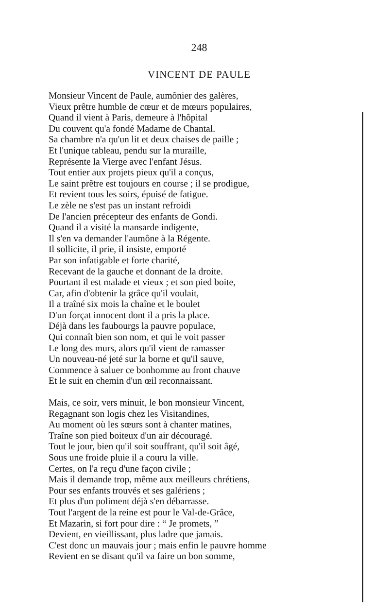248
VINCENT DE PAULE
Monsieur Vincent de Paule, aumônier des galères,
Vieux prêtre humble de cœur et de mœurs populaires,
Quand il vient à Paris, demeure à l'hôpital
Du couvent qu'a fondé Madame de Chantal.
Sa chambre n'a qu'un lit et deux chaises de paille ;
Et l'unique tableau, pendu sur la muraille,
Représente la Vierge avec l'enfant Jésus.
Tout entier aux projets pieux qu'il a conçus,
Le saint prêtre est toujours en course ; il se prodigue,
Et revient tous les soirs, épuisé de fatigue.
Le zèle ne s'est pas un instant refroidi
De l'ancien précepteur des enfants de Gondi.
Quand il a visité la mansarde indigente,
Il s'en va demander l'aumône à la Régente.
Il sollicite, il prie, il insiste, emporté
Par son infatigable et forte charité,
Recevant de la gauche et donnant de la droite.
Pourtant il est malade et vieux ; et son pied boite,
Car, afin d'obtenir la grâce qu'il voulait,
Il a traîné six mois la chaîne et le boulet
D'un forçat innocent dont il a pris la place.
Déjà dans les faubourgs la pauvre populace,
Qui connaît bien son nom, et qui le voit passer
Le long des murs, alors qu'il vient de ramasser
Un nouveau-né jeté sur la borne et qu'il sauve,
Commence à saluer ce bonhomme au front chauve
Et le suit en chemin d'un œil reconnaissant.
Mais, ce soir, vers minuit, le bon monsieur Vincent,
Regagnant son logis chez les Visitandines,
Au moment où les sœurs sont à chanter matines,
Traîne son pied boiteux d'un air découragé.
Tout le jour, bien qu'il soit souffrant, qu'il soit âgé,
Sous une froide pluie il a couru la ville.
Certes, on l'a reçu d'une façon civile ;
Mais il demande trop, même aux meilleurs chrétiens,
Pour ses enfants trouvés et ses galériens ;
Et plus d'un poliment déjà s'en débarrasse.
Tout l'argent de la reine est pour le Val-de-Grâce,
Et Mazarin, si fort pour dire : “ Je promets, ”
Devient, en vieillissant, plus ladre que jamais.
C'est donc un mauvais jour ; mais enfin le pauvre homme
Revient en se disant qu'il va faire un bon somme,